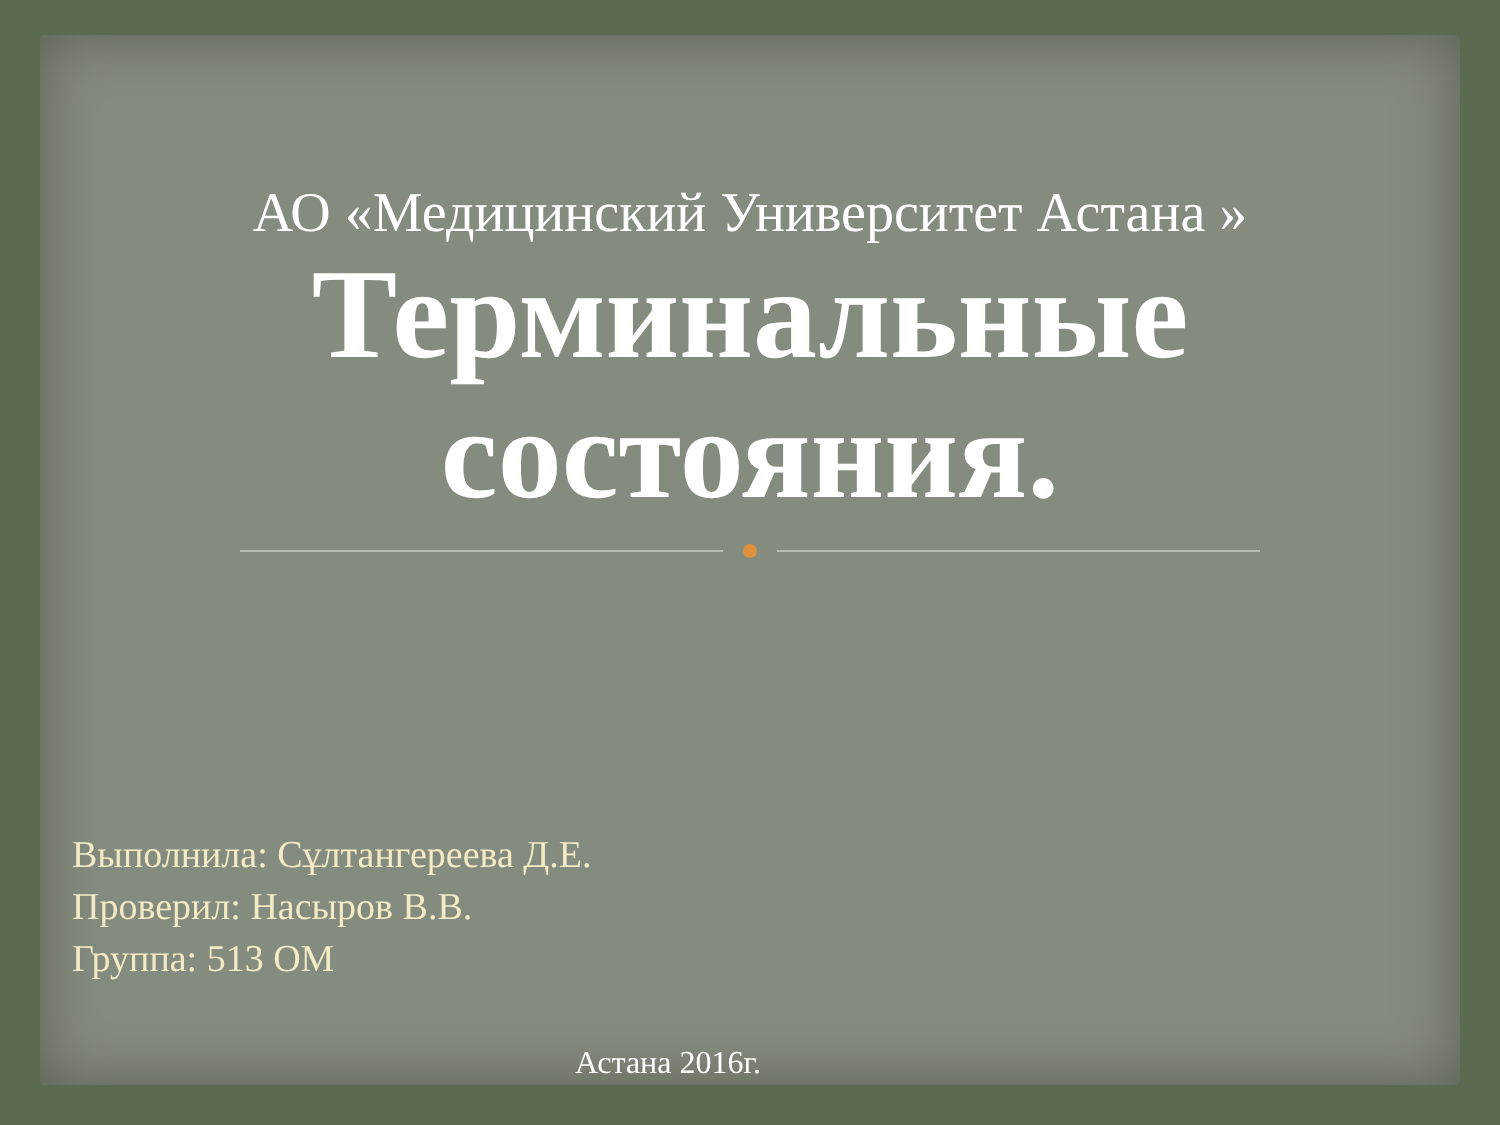АО «Медицинский Университет Астана »
Терминальные состояния.
Выполнила: Сұлтангереева Д.Е.
Проверил: Насыров В.В.
Группа: 513 ОМ
Астана 2016г.